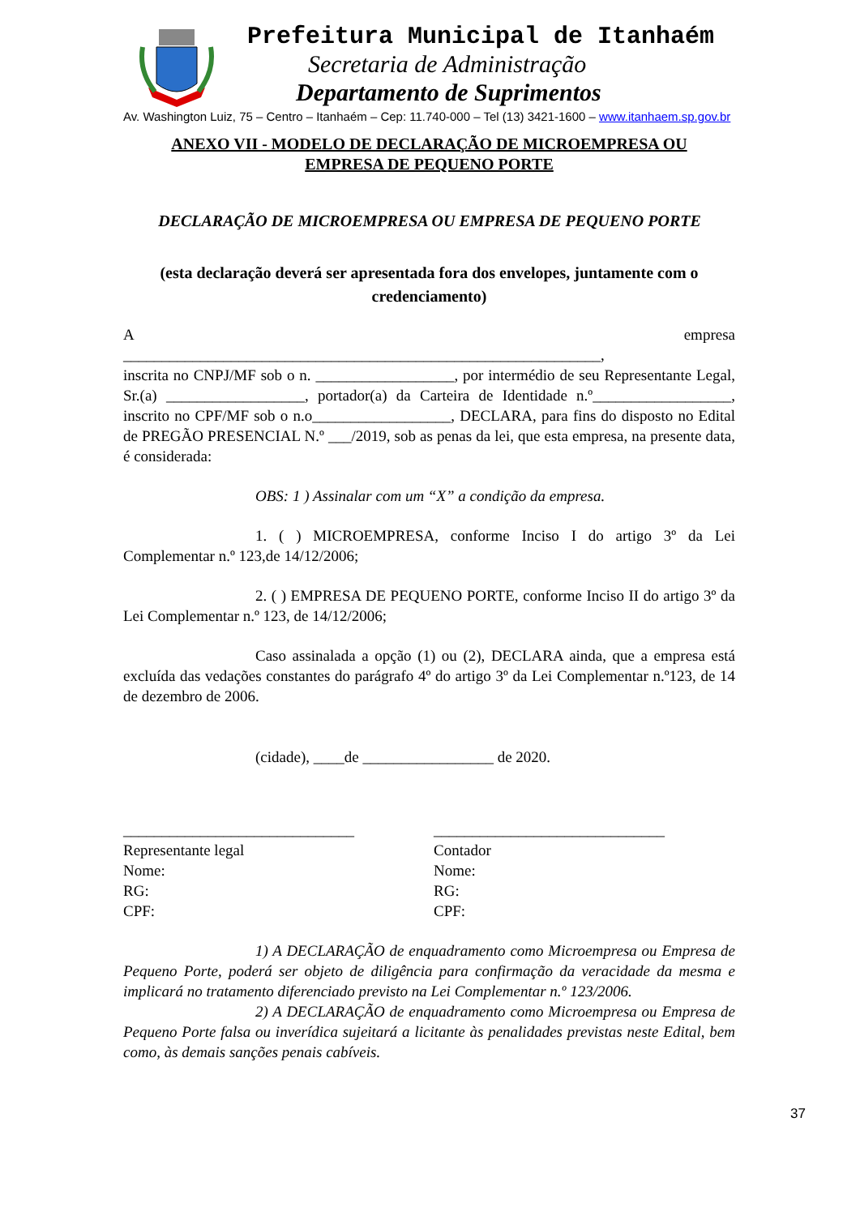Prefeitura Municipal de Itanhaém
Secretaria de Administração
Departamento de Suprimentos
Av. Washington Luiz, 75 – Centro – Itanhaém – Cep: 11.740-000 – Tel (13) 3421-1600 – www.itanhaem.sp.gov.br
ANEXO VII - MODELO DE DECLARAÇÃO DE MICROEMPRESA OU
EMPRESA DE PEQUENO PORTE
DECLARAÇÃO DE MICROEMPRESA OU EMPRESA DE PEQUENO PORTE
(esta declaração deverá ser apresentada fora dos envelopes, juntamente com o credenciamento)
Aempresa
______________________________________________________________,
inscrita no CNPJ/MF sob o n. __________________, por intermédio de seu Representante Legal, Sr.(a) __________________, portador(a) da Carteira de Identidade n.º__________________, inscrito no CPF/MF sob o n.o__________________, DECLARA, para fins do disposto no Edital de PREGÃO PRESENCIAL N.º ___/2019, sob as penas da lei, que esta empresa, na presente data, é considerada:
OBS: 1 ) Assinalar com um “X” a condição da empresa.
1. ( ) MICROEMPRESA, conforme Inciso I do artigo 3º da Lei Complementar n.º 123,de 14/12/2006;
2. ( ) EMPRESA DE PEQUENO PORTE, conforme Inciso II do artigo 3º da Lei Complementar n.º 123, de 14/12/2006;
Caso assinalada a opção (1) ou (2), DECLARA ainda, que a empresa está excluída das vedações constantes do parágrafo 4º do artigo 3º da Lei Complementar n.º123, de 14 de dezembro de 2006.
(cidade), ____de _________________ de 2020.
______________________________
Representante legal
Nome:
RG:
CPF:
______________________________
Contador
Nome:
RG:
CPF:
1) A DECLARAÇÃO de enquadramento como Microempresa ou Empresa de Pequeno Porte, poderá ser objeto de diligência para confirmação da veracidade da mesma e implicará no tratamento diferenciado previsto na Lei Complementar n.º 123/2006.
2) A DECLARAÇÃO de enquadramento como Microempresa ou Empresa de Pequeno Porte falsa ou inverídica sujeitará a licitante às penalidades previstas neste Edital, bem como, às demais sanções penais cabíveis.
37